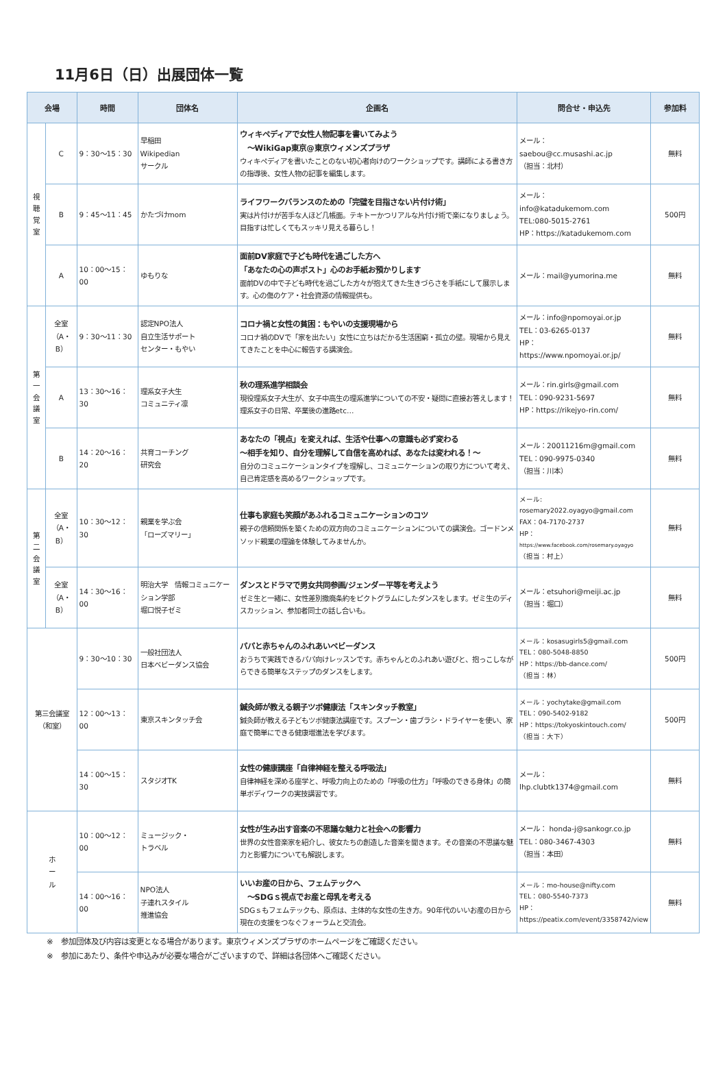11月6日（日）出展団体一覧
| 会場 | | 時間 | 団体名 | 企画名 | 問合せ・申込先 | 参加料 |
| --- | --- | --- | --- | --- | --- | --- |
| 視 聴 覚 室 | C | 9：30〜15：30 | 早稲田 Wikipedian サークル | ウィキペディアで女性人物記事を書いてみよう 〜WikiGap東京@東京ウィメンズプラザ ウィキペディアを書いたことのない初心者向けのワークショップです。講師による書き方の指導後、女性人物の記事を編集します。 | メール： saebou@cc.musashi.ac.jp （担当：北村） | 無料 |
| | B | 9：45〜11：45 | かたづけmom | ライフワークバランスのための「完璧を目指さない片付け術」 実は片付けが苦手な人ほど几帳面。テキトーかつリアルな片付け術で楽になりましょう。目指すは忙しくてもスッキリ見える暮らし！ | メール： info@katadukemom.com TEL:080-5015-2761 HP：https://katadukemom.com | 500円 |
| | A | 10：00〜15：00 | ゆもりな | 面前DV家庭で子ども時代を過ごした方へ 「あなたの心の声ポスト」心のお手紙お預かりします 面前DVの中で子ども時代を過ごした方々が抱えてきた生きづらさを手紙にして展示します。心の傷のケア・社会資源の情報提供も。 | メール：mail@yumorina.me | 無料 |
| 第 一 会 議 室 | 全室 （A・B） | 9：30〜11：30 | 認定NPO法人 自立生活サポート センター・もやい | コロナ禍と女性の貧困：もやいの支援現場から コロナ禍のDVで「家を出たい」女性に立ちはだかる生活困窮・孤立の壁。現場から見えてきたことを中心に報告する講演会。 | メール：info@npomoyai.or.jp TEL：03-6265-0137 HP： https://www.npomoyai.or.jp/ | 無料 |
| | A | 13：30〜16：30 | 理系女子大生 コミュニティ凛 | 秋の理系進学相談会 現役理系女子大生が、女子中高生の理系進学についての不安・疑問に直接お答えします！理系女子の日常、卒業後の進路etc… | メール：rin.girls@gmail.com TEL：090-9231-5697 HP：https://rikejyo-rin.com/ | 無料 |
| | B | 14：20〜16：20 | 共育コーチング 研究会 | あなたの「視点」を変えれば、生活や仕事への意識も必ず変わる 〜相手を知り、自分を理解して自信を高めれば、あなたは変われる！〜 自分のコミュニケーションタイプを理解し、コミュニケーションの取り方について考え、自己肯定感を高めるワークショップです。 | メール：20011216m@gmail.com TEL：090-9975-0340 （担当：川本） | 無料 |
| 第 二 会 議 室 | 全室 （A・B） | 10：30〜12：30 | 親業を学ぶ会 「ローズマリー」 | 仕事も家庭も笑顔があふれるコミュニケーションのコツ 親子の信頼関係を築くための双方向のコミュニケーションについての講演会。ゴードンメソッド親業の理論を体験してみませんか。 | メール: rosemary2022.oyagyo@gmail.com FAX：04-7170-2737 HP： https://www.facebook.com/rosemary.oyagyo （担当：村上） | 無料 |
| | 全室 （A・B） | 14：30〜16：00 | 明治大学 情報コミュニケーション学部 堀口悦子ゼミ | ダンスとドラマで男女共同参画/ジェンダー平等を考えよう ゼミ生と一緒に、女性差別撤廃条約をピクトグラムにしたダンスをします。ゼミ生のディスカッション、参加者同士の話し合いも。 | メール：etsuhori@meiji.ac.jp （担当：堀口） | 無料 |
| 第三会議室 （和室） | | 9：30〜10：30 | 一般社団法人 日本ベビーダンス協会 | パパと赤ちゃんのふれあいベビーダンス おうちで実践できるパパ向けレッスンです。赤ちゃんとのふれあい遊びと、抱っこしながらできる簡単なステップのダンスをします。 | メール：kosasugirls5@gmail.com TEL：080-5048-8850 HP：https://bb-dance.com/ （担当：林） | 500円 |
| | | 12：00〜13：00 | 東京スキンタッチ会 | 鍼灸師が教える親子ツボ健康法「スキンタッチ教室」 鍼灸師が教える子どもツボ健康法講座です。スプーン・歯ブラシ・ドライヤーを使い、家庭で簡単にできる健康増進法を学びます。 | メール：yochytake@gmail.com TEL：090-5402-9182 HP：https://tokyoskintouch.com/ （担当：大下） | 500円 |
| | | 14：00〜15：30 | スタジオTK | 女性の健康講座「自律神経を整える呼吸法」 自律神経を深める座学と、呼吸力向上のための「呼吸の仕方」「呼吸のできる身体」の簡単ボディワークの実技講習です。 | メール： lhp.clubtk1374@gmail.com | 無料 |
| ホ ー ル | | 10：00〜12：00 | ミュージック・ トラベル | 女性が生み出す音楽の不思議な魅力と社会への影響力 世界の女性音楽家を紹介し、彼女たちの創造した音楽を聞きます。その音楽の不思議な魅力と影響力についても解説します。 | メール： honda-j@sankogr.co.jp TEL：080-3467-4303 （担当：本田） | 無料 |
| | | 14：00〜16：00 | NPO法人 子連れスタイル 推進協会 | いいお産の日から、フェムテックへ 〜SDGｓ視点でお産と母乳を考える SDGｓもフェムテックも、原点は、主体的な女性の生き方。90年代のいいお産の日から現在の支援をつなぐフォーラムと交流会。 | メール：mo-house@nifty.com TEL：080-5540-7373 HP： https://peatix.com/event/3358742/view | 無料 |
※　参加団体及び内容は変更となる場合があります。東京ウィメンズプラザのホームページをご確認ください。
※　参加にあたり、条件や申込みが必要な場合がございますので、詳細は各団体へご確認ください。